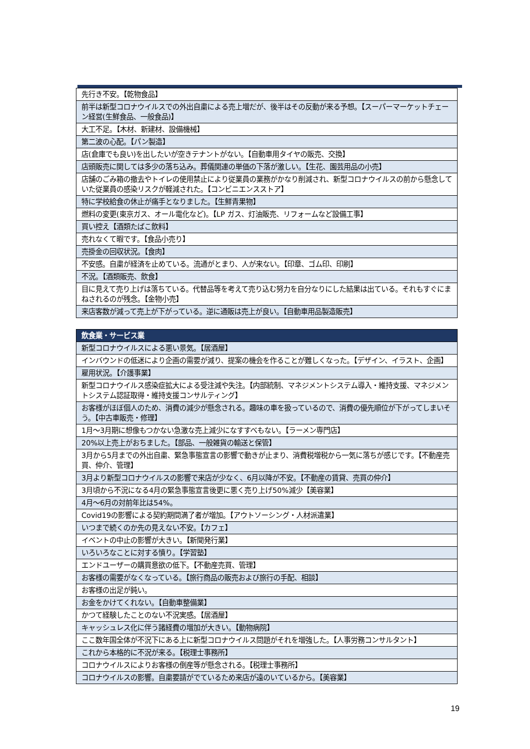| 先行き不安。【乾物食品】 |
| 前半は新型コロナウイルスでの外出自粛による売上増だが、後半はその反動が来る予想。【スーパーマーケットチェーン経営(生鮮食品、一般食品)】 |
| 大工不足。【木材、新建材、設備機械】 |
| 第二波の心配。【パン製造】 |
| 店(倉庫でも良い)を出したいが空きテナントがない。【自動車用タイヤの販売、交換】 |
| 店頭販売に関しては多少の落ち込み。葬儀関連の単価の下落が激しい。【生花、園芸用品の小売】 |
| 店舗のごみ箱の撤去やトイレの使用禁止により従業員の業務がかなり削減され、新型コロナウイルスの前から懸念していた従業員の感染リスクが軽減された。【コンビニエンスストア】 |
| 特に学校給食の休止が痛手となりました。【生鮮青果物】 |
| 燃料の変更(東京ガス、オール電化など)。【LP ガス、灯油販売、リフォームなど設備工事】 |
| 買い控え【酒類たばこ飲料】 |
| 売れなくて暇です。【食品小売り】 |
| 売掛金の回収状況。【食肉】 |
| 不安感。自粛が経済を止めている。流通がとまり、人が来ない。【印章、ゴム印、印刷】 |
| 不況。【酒類販売、飲食】 |
| 目に見えて売り上げは落ちている。代替品等を考えて売り込む努力を自分なりにした結果は出ている。それもすぐにまねされるのが残念。【金物小売】 |
| 来店客数が減って売上が下がっている。逆に通販は売上が良い。【自動車用品製造販売】 |
| 飲食業・サービス業 |
| --- |
| 新型コロナウイルスによる悪い景気。【居酒屋】 |
| インバウンドの低迷により企画の需要が減り、提案の機会を作ることが難しくなった。【デザイン、イラスト、企画】 |
| 雇用状況。【介護事業】 |
| 新型コロナウイルス感染症拡大による受注減や失注。【内部統制、マネジメントシステム導入・維持支援、マネジメントシステム認証取得・維持支援コンサルティング】 |
| お客様がほぼ個人のため、消費の減少が懸念される。趣味の車を扱っているので、消費の優先順位が下がってしまいそう。【中古車販売・修理】 |
| 1月～3月期に想像もつかない急激な売上減少になすすべもない。【ラーメン専門店】 |
| 20%以上売上がおちました。【部品、一般雑貨の輸送と保管】 |
| 3月から5月までの外出自粛、緊急事態宣言の影響で動きが止まり、消費税増税から一気に落ちが感じです。【不動産売買、仲介、管理】 |
| 3月より新型コロナウイルスの影響で来店が少なく、6月以降が不安。【不動産の賃貸、売買の仲介】 |
| 3月頃から不況になる4月の緊急事態宣言後更に悪く売り上げ50%減少【美容業】 |
| 4月～6月の対前年比は54%。 |
| Covid19の影響による契約期間満了者が増加。【アウトソーシング・人材派遣業】 |
| いつまで続くのか先の見えない不安。【カフェ】 |
| イベントの中止の影響が大きい。【新聞発行業】 |
| いろいろなことに対する憤り。【学習塾】 |
| エンドユーザーの購買意欲の低下。【不動産売買、管理】 |
| お客様の需要がなくなっている。【旅行商品の販売および旅行の手配、相談】 |
| お客様の出足が鈍い。 |
| お金をかけてくれない。【自動車整備業】 |
| かつて経験したことのない不況実感。【居酒屋】 |
| キャッシュレス化に伴う諸経費の増加が大きい。【動物病院】 |
| ここ数年国全体が不況下にある上に新型コロナウイルス問題がそれを増強した。【人事労務コンサルタント】 |
| これから本格的に不況が来る。【税理士事務所】 |
| コロナウイルスによりお客様の倒産等が懸念される。【税理士事務所】 |
| コロナウイルスの影響。自粛要請がでているため来店が遠のいているから。【美容業】 |
19